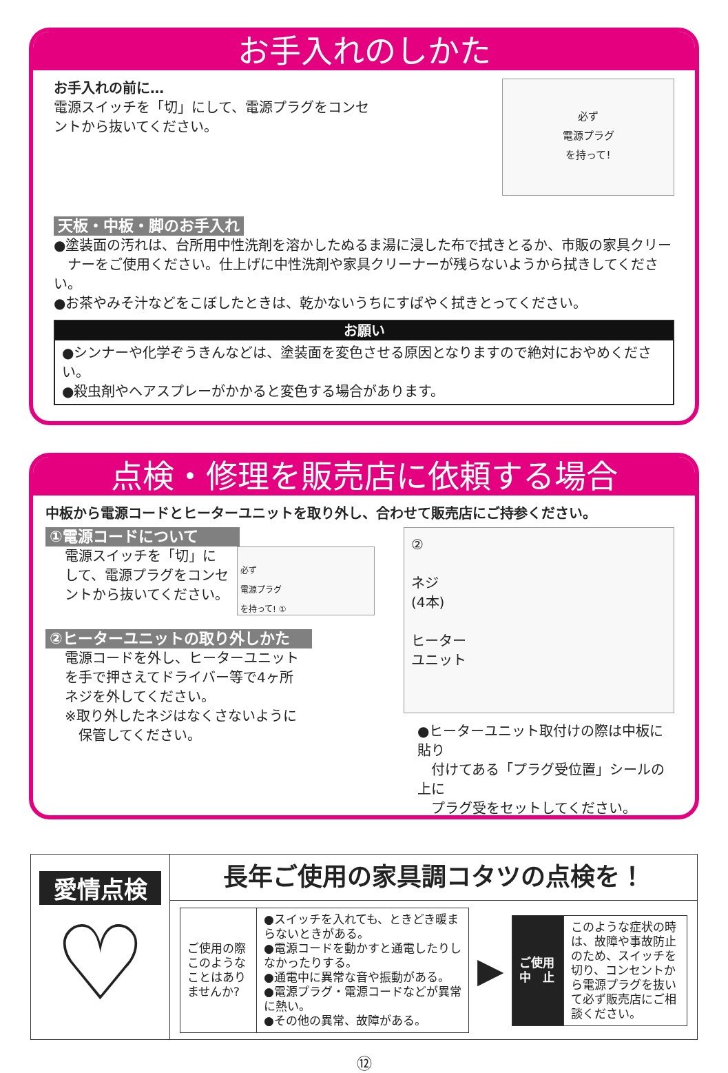お手入れのしかた
お手入れの前に…
電源スイッチを「切」にして、電源プラグをコンセ
ントから抜いてください。
必ず
電源プラグ
を持って!
天板・中板・脚のお手入れ
●塗装面の汚れは、台所用中性洗剤を溶かしたぬるま湯に浸した布で拭きとるか、市販の家具クリー
　ナーをご使用ください。仕上げに中性洗剤や家具クリーナーが残らないようから拭きしてください。
●お茶やみそ汁などをこぼしたときは、乾かないうちにすばやく拭きとってください。
お願い
●シンナーや化学ぞうきんなどは、塗装面を変色させる原因となりますので絶対におやめください。
●殺虫剤やヘアスプレーがかかると変色する場合があります。
点検・修理を販売店に依頼する場合
中板から電源コードとヒーターユニットを取り外し、合わせて販売店にご持参ください。
①電源コードについて
電源スイッチを「切」に
して、電源プラグをコンセ
ントから抜いてください。
必ず
電源プラグ
を持って! ①
②ヒーターユニットの取り外しかた
電源コードを外し、ヒーターユニット
を手で押さえてドライバー等で4ヶ所
ネジを外してください。
※取り外したネジはなくさないように
　保管してください。
②
ネジ
(4本)
ヒーター
ユニット
●ヒーターユニット取付けの際は中板に貼り
　付けてある「プラグ受位置」シールの上に
　プラグ受をセットしてください。
愛情点検
♡
長年ご使用の家具調コタツの点検を！
| ご使用の際このようなことはありませんか? | ●スイッチを入れても、ときどき暖まらないときがある。 ●電源コードを動かすと通電したりしなかったりする。 ●通電中に異常な音や振動がある。 ●電源プラグ・電源コードなどが異常に熱い。 ●その他の異常、故障がある。 |
▶
| ご使用 中 止 | このような症状の時は、故障や事故防止のため、スイッチを切り、コンセントから電源プラグを抜いて必ず販売店にご相談ください。 |
⑫